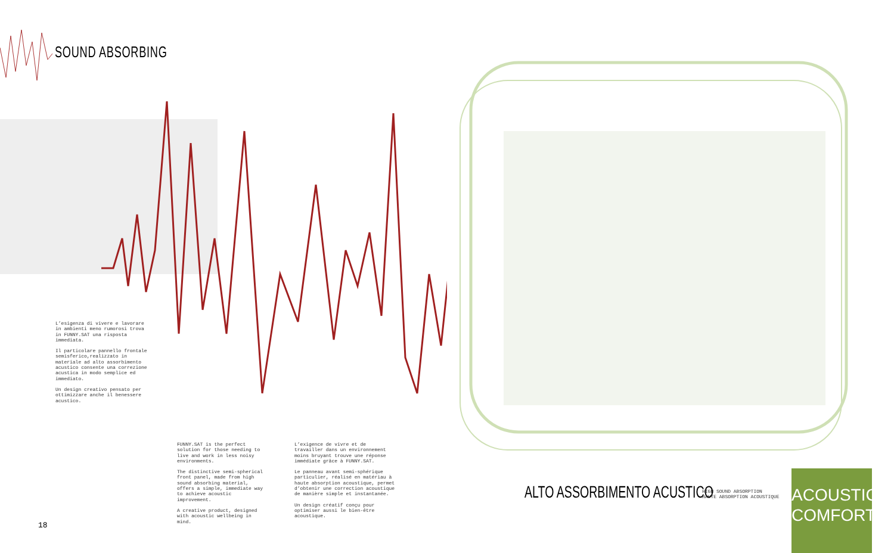SOUND ABSORBING
L’esigenza di vivere e lavorare in ambienti meno rumorosi trova in FUNNY.SAT una risposta immediata.
Il particolare pannello frontale semisferico,realizzato in materiale ad alto assorbimento acustico consente una correzione acustica in modo semplice ed immediato.
Un design creativo pensato per ottimizzare anche il benessere acustico.
FUNNY.SAT is the perfect solution for those needing to live and work in less noisy environments.
The distinctive semi-spherical front panel, made from high sound absorbing material, offers a simple, immediate way to achieve acoustic improvement.
A creative product, designed with acoustic wellbeing in mind.
L’exigence de vivre et de travailler dans un environnement moins bruyant trouve une réponse immédiate grâce à FUNNY.SAT.
Le panneau avant semi-sphérique particulier, réalisé en matériau à haute absorption acoustique, permet d’obtenir une correction acoustique de manière simple et instantanée.
Un design créatif conçu pour optimiser aussi le bien-être acoustique.
18
ALTO ASSORBIMENTO ACUSTICO
HIGH SOUND ABSORPTION
HAUTE ABSORPTION ACOUSTIQUE
ACOUSTIC
COMFORT